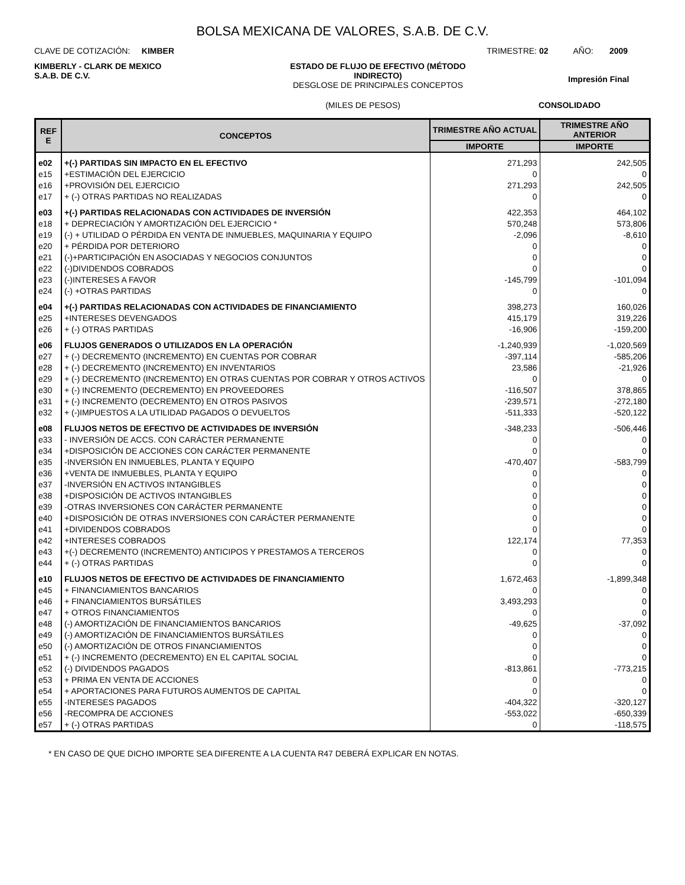BOLSA MEXICANA DE VALORES, S.A.B. DE C.V.
CLAVE DE COTIZACIÓN: KIMBER
TRIMESTRE: 02 AÑO: 2009
KIMBERLY - CLARK DE MEXICO S.A.B. DE C.V.
ESTADO DE FLUJO DE EFECTIVO (MÉTODO INDIRECTO)
DESGLOSE DE PRINCIPALES CONCEPTOS
Impresión Final
(MILES DE PESOS) CONSOLIDADO
| REF E | CONCEPTOS | TRIMESTRE AÑO ACTUAL | TRIMESTRE AÑO ANTERIOR |
| --- | --- | --- | --- |
| | | IMPORTE | IMPORTE |
| e02 | +(-) PARTIDAS SIN IMPACTO EN EL EFECTIVO | 271,293 | 242,505 |
| e15 | +ESTIMACIÓN DEL EJERCICIO | 0 | 0 |
| e16 | +PROVISIÓN DEL EJERCICIO | 271,293 | 242,505 |
| e17 | + (-) OTRAS PARTIDAS NO REALIZADAS | 0 | 0 |
| e03 | +(-) PARTIDAS RELACIONADAS CON ACTIVIDADES DE INVERSIÓN | 422,353 | 464,102 |
| e18 | + DEPRECIACIÓN Y AMORTIZACIÓN DEL EJERCICIO * | 570,248 | 573,806 |
| e19 | (-) + UTILIDAD O PÉRDIDA EN VENTA DE INMUEBLES, MAQUINARIA Y EQUIPO | -2,096 | -8,610 |
| e20 | + PÉRDIDA POR DETERIORO | 0 | 0 |
| e21 | (-)+PARTICIPACIÓN EN ASOCIADAS Y NEGOCIOS CONJUNTOS | 0 | 0 |
| e22 | (-)DIVIDENDOS COBRADOS | 0 | 0 |
| e23 | (-)INTERESES A FAVOR | -145,799 | -101,094 |
| e24 | (-) +OTRAS PARTIDAS | 0 | 0 |
| e04 | +(-) PARTIDAS RELACIONADAS CON ACTIVIDADES DE FINANCIAMIENTO | 398,273 | 160,026 |
| e25 | +INTERESES DEVENGADOS | 415,179 | 319,226 |
| e26 | + (-) OTRAS PARTIDAS | -16,906 | -159,200 |
| e06 | FLUJOS GENERADOS O UTILIZADOS EN LA OPERACIÓN | -1,240,939 | -1,020,569 |
| e27 | + (-) DECREMENTO (INCREMENTO) EN CUENTAS POR COBRAR | -397,114 | -585,206 |
| e28 | + (-) DECREMENTO (INCREMENTO) EN INVENTARIOS | 23,586 | -21,926 |
| e29 | + (-) DECREMENTO (INCREMENTO) EN OTRAS CUENTAS POR COBRAR Y OTROS ACTIVOS | 0 | 0 |
| e30 | + (-) INCREMENTO (DECREMENTO) EN PROVEEDORES | -116,507 | 378,865 |
| e31 | + (-) INCREMENTO (DECREMENTO) EN OTROS PASIVOS | -239,571 | -272,180 |
| e32 | + (-)IMPUESTOS A LA UTILIDAD PAGADOS O DEVUELTOS | -511,333 | -520,122 |
| e08 | FLUJOS NETOS DE EFECTIVO DE ACTIVIDADES DE INVERSIÓN | -348,233 | -506,446 |
| e33 | - INVERSIÓN DE ACCS. CON CARÁCTER PERMANENTE | 0 | 0 |
| e34 | +DISPOSICIÓN DE ACCIONES CON CARÁCTER PERMANENTE | 0 | 0 |
| e35 | -INVERSIÓN EN INMUEBLES, PLANTA Y EQUIPO | -470,407 | -583,799 |
| e36 | +VENTA DE INMUEBLES, PLANTA Y EQUIPO | 0 | 0 |
| e37 | -INVERSIÓN EN ACTIVOS INTANGIBLES | 0 | 0 |
| e38 | +DISPOSICIÓN DE ACTIVOS INTANGIBLES | 0 | 0 |
| e39 | -OTRAS INVERSIONES CON CARÁCTER PERMANENTE | 0 | 0 |
| e40 | +DISPOSICIÓN DE OTRAS INVERSIONES CON CARÁCTER PERMANENTE | 0 | 0 |
| e41 | +DIVIDENDOS COBRADOS | 0 | 0 |
| e42 | +INTERESES COBRADOS | 122,174 | 77,353 |
| e43 | +(-) DECREMENTO (INCREMENTO) ANTICIPOS Y PRESTAMOS A TERCEROS | 0 | 0 |
| e44 | + (-) OTRAS PARTIDAS | 0 | 0 |
| e10 | FLUJOS NETOS DE EFECTIVO DE ACTIVIDADES DE FINANCIAMIENTO | 1,672,463 | -1,899,348 |
| e45 | + FINANCIAMIENTOS BANCARIOS | 0 | 0 |
| e46 | + FINANCIAMIENTOS BURSÁTILES | 3,493,293 | 0 |
| e47 | + OTROS FINANCIAMIENTOS | 0 | 0 |
| e48 | (-) AMORTIZACIÓN DE FINANCIAMIENTOS BANCARIOS | -49,625 | -37,092 |
| e49 | (-) AMORTIZACIÓN DE FINANCIAMIENTOS BURSÁTILES | 0 | 0 |
| e50 | (-) AMORTIZACIÓN DE OTROS FINANCIAMIENTOS | 0 | 0 |
| e51 | + (-) INCREMENTO (DECREMENTO) EN EL CAPITAL SOCIAL | 0 | 0 |
| e52 | (-) DIVIDENDOS PAGADOS | -813,861 | -773,215 |
| e53 | + PRIMA EN VENTA DE ACCIONES | 0 | 0 |
| e54 | + APORTACIONES PARA FUTUROS AUMENTOS DE CAPITAL | 0 | 0 |
| e55 | -INTERESES PAGADOS | -404,322 | -320,127 |
| e56 | -RECOMPRA DE ACCIONES | -553,022 | -650,339 |
| e57 | + (-) OTRAS PARTIDAS | 0 | -118,575 |
* EN CASO DE QUE DICHO IMPORTE SEA DIFERENTE A LA CUENTA R47 DEBERÁ EXPLICAR EN NOTAS.